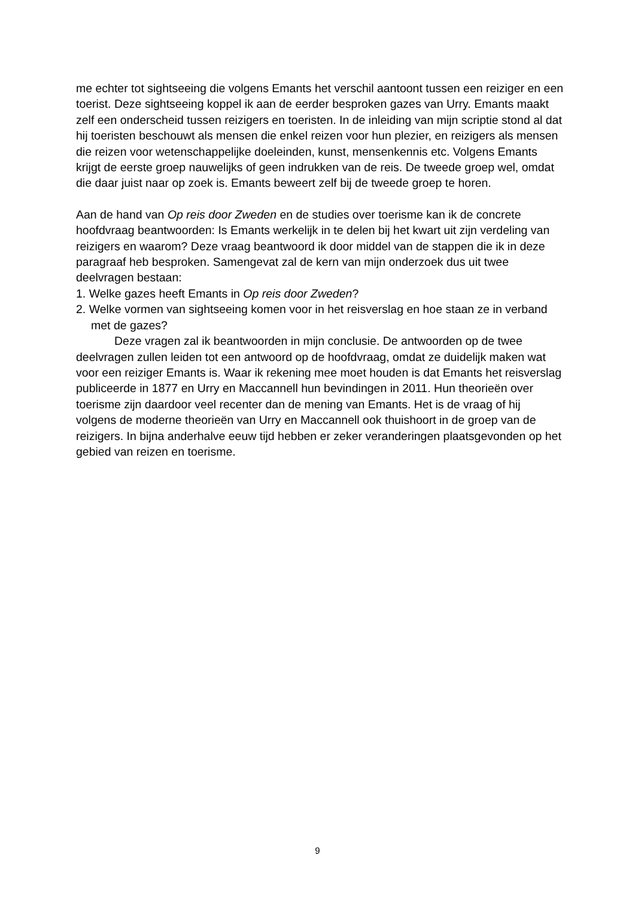me echter tot sightseeing die volgens Emants het verschil aantoont tussen een reiziger en een toerist. Deze sightseeing koppel ik aan de eerder besproken gazes van Urry. Emants maakt zelf een onderscheid tussen reizigers en toeristen. In de inleiding van mijn scriptie stond al dat hij toeristen beschouwt als mensen die enkel reizen voor hun plezier, en reizigers als mensen die reizen voor wetenschappelijke doeleinden, kunst, mensenkennis etc. Volgens Emants krijgt de eerste groep nauwelijks of geen indrukken van de reis. De tweede groep wel, omdat die daar juist naar op zoek is. Emants beweert zelf bij de tweede groep te horen.
Aan de hand van Op reis door Zweden en de studies over toerisme kan ik de concrete hoofdvraag beantwoorden: Is Emants werkelijk in te delen bij het kwart uit zijn verdeling van reizigers en waarom? Deze vraag beantwoord ik door middel van de stappen die ik in deze paragraaf heb besproken. Samengevat zal de kern van mijn onderzoek dus uit twee deelvragen bestaan:
1. Welke gazes heeft Emants in Op reis door Zweden?
2. Welke vormen van sightseeing komen voor in het reisverslag en hoe staan ze in verband met de gazes?
Deze vragen zal ik beantwoorden in mijn conclusie. De antwoorden op de twee deelvragen zullen leiden tot een antwoord op de hoofdvraag, omdat ze duidelijk maken wat voor een reiziger Emants is. Waar ik rekening mee moet houden is dat Emants het reisverslag publiceerde in 1877 en Urry en Maccannell hun bevindingen in 2011. Hun theorieën over toerisme zijn daardoor veel recenter dan de mening van Emants. Het is de vraag of hij volgens de moderne theorieën van Urry en Maccannell ook thuishoort in de groep van de reizigers. In bijna anderhalve eeuw tijd hebben er zeker veranderingen plaatsgevonden op het gebied van reizen en toerisme.
9